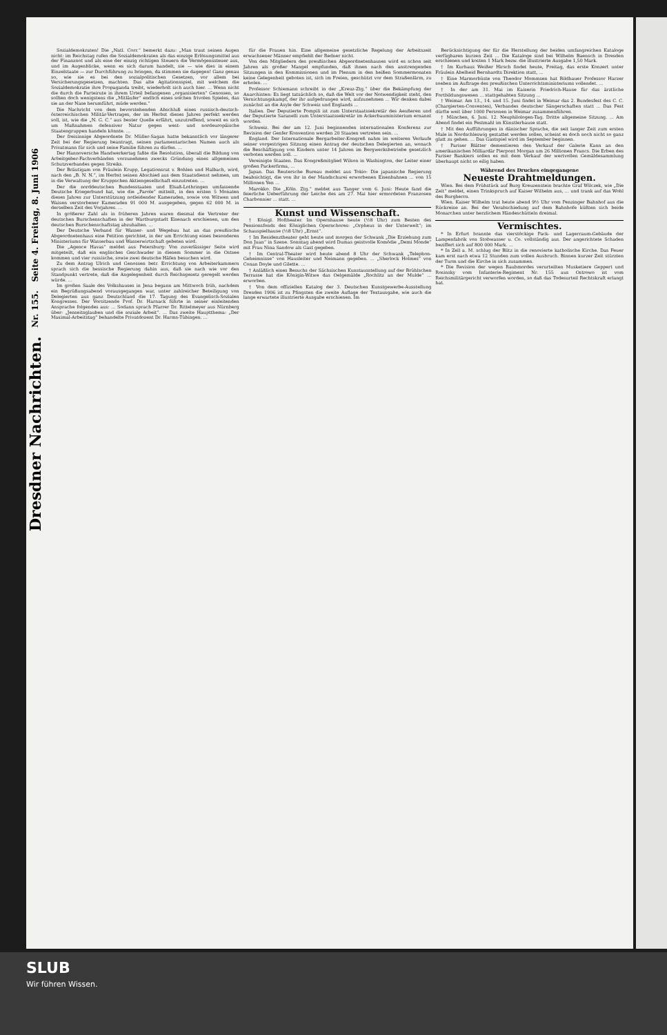Dresdner Nachrichten. Nr. 155. Seite 4. Freitag, 8. Juni 1906
Sozialdemokraten! Die „Natl. Corr.“ bemerkt dazu: „Man traut seinen Augen nicht: im Reichstag rufen die Sozialdemokraten als das einzige Erlösungsmittel aus der Finanznot und als eine der einzig richtigen Steuern die Vermögenssteuer aus, und im Augenblicke, wenn es sich darum handelt, sie — wie dies in einem Einzelstaate — zur Durchführung zu bringen, da stimmen sie dagegen! Ganz genau so, wie sie es bei den sozialpolitischen Gesetzen, vor allem bei Versicherungsgesetzen, machten. Das alte Agitationsspiel, mit welchem die Sozialdemokratie ihre Propaganda treibt, wiederholt sich auch hier. ... Wenn nicht die durch die Parteirute in ihrem Urteil befangenen „organisierten“ Genossen, so sollten doch wenigstens die „Mitläufer“ endlich eines solchen frivolen Spieles, das sie an der Nase herumführt, müde werden.“
Die Nachricht von dem bevorstehenden Abschluß eines russisch-deutsch-österreichischen Militär-Vertrages, der im Herbst dieses Jahres perfekt werden soll, ist, wie die „N. G. C.“ aus bester Quelle erfährt, unzutreffend, soweit es sich um Maßnahmen defensiver Natur gegen west- und nordeuropäische Staatengruppen handeln könnte. ...
Der freisinnige Abgeordnete Dr. Müller-Sagan hatte bekanntlich vor längerer Zeit bei der Regierung beantragt, seinen parlamentarischen Namen auch als Privatmann für sich und seine Familie führen zu dürfen. ...
Der Hannoversche Handwerkertag faßte die Resolution, überall die Bildung von Arbeitgeber-Fachverbänden vorzunehmen zwecks Gründung eines allgemeinen Schutzverbandes gegen Streiks.
Der Bräutigam von Fräulein Krupp, Legationsrat v. Bohlen und Halbach, wird, nach den „B. N. N.“, im Herbst seinen Abschied aus dem Staatsdienst nehmen, um in die Verwaltung der Kruppschen Aktiengesellschaft einzutreten. ...
Der die norddeutschen Bundesstaaten und Elsaß-Lothringen umfassende Deutsche Kriegerbund hat, wie die „Parole“ mitteilt, in den ersten 5 Monaten dieses Jahres zur Unterstützung notleidender Kameraden, sowie von Witwen und Waisen verstorbener Kameraden 91 000 M. ausgegeben, gegen 62 000 M. in derselben Zeit des Vorjahres. ...
In größerer Zahl als in früheren Jahren waren diesmal die Vertreter der deutschen Burschenschaften in der Wartburgstadt Eisenach erschienen, um den deutschen Burschenschaftstag abzuhalten. ...
Der Deutsche Verband für Wasser- und Wegebau hat an das preußische Abgeordnetenhaus eine Petition gerichtet, in der um Errichtung eines besonderen Ministeriums für Wasserbau und Wasserwirtschaft gebeten wird.
Die „Agence Havas“ meldet aus Petersburg: Von zuverlässiger Seite wird mitgeteilt, daß ein englisches Geschwader in diesem Sommer in die Ostsee kommen und vier russische, sowie zwei deutsche Häfen besuchen wird.
Zu dem Antrag Ulrich und Genossen betr. Errichtung von Arbeiterkammern sprach sich die hessische Regierung dahin aus, daß sie nach wie vor den Standpunkt vertrete, daß die Angelegenheit durch Reichsgesetz geregelt werden würde. ...
Im großen Saale des Volkshauses in Jena begann am Mittwoch früh, nachdem ein Begrüßungsabend vorausgegangen war, unter zahlreicher Beteiligung von Delegierten aus ganz Deutschland die 17. Tagung des Evangelisch-Sozialen Kongresses. Der Vorsitzende Prof. Dr. Harnack führte in seiner einleitenden Ansprache folgendes aus: ... Sodann sprach Pfarrer Dr. Rittelmeyer aus Nürnberg über: „Jenseitsglauben und die soziale Arbeit“. ... Das zweite Hauptthema: „Der Maximal-Arbeitstag“ behandelte Privatdozent Dr. Harms-Tübingen. ...
für die Frauen hin. Eine allgemeine gesetzliche Regelung der Arbeitszeit erwachsener Männer empfiehlt der Redner nicht.
Von den Mitgliedern des preußischen Abgeordnetenhauses wird es schon seit Jahren als großer Mangel empfunden, daß ihnen nach den anstrengenden Sitzungen in den Kommissionen und im Plenum in den heißen Sommermonaten keine Gelegenheit geboten ist, sich im Freien, geschützt vor dem Straßenlärm, zu erholen. ...
Professor Schiemann schreibt in der „Kreuz-Ztg.“ über die Bekämpfung der Anarchisten: Es liegt tatsächlich so, daß die Welt vor der Notwendigkeit steht, den Vernichtungskampf, der ihr aufgedrungen wird, aufzunehmen ... Wir denken dabei zunächst an die Asyle der Schweiz und Englands ...
Italien. Der Deputierte Pompili ist zum Unterstaatssekretär des Aeußeren und der Deputierte Saranelli zum Unterstaatssekretär im Ackerbauministerium ernannt worden.
Schweiz. Bei der am 12. Juni beginnenden internationalen Konferenz zur Revision der Genfer Konvention werden 20 Staaten vertreten sein. ...
England. Der Internationale Bergarbeiter-Kongreß nahm im weiteren Verlaufe seiner vorgestrigen Sitzung einen Antrag der deutschen Delegierten an, wonach die Beschäftigung von Kindern unter 14 Jahren im Bergwerksbetriebe gesetzlich verboten werden soll. ...
Vereinigte Staaten. Das Kongreßmitglied Wilson in Washington, der Leiter einer großen Packerfirma, ...
Japan. Das Reutersche Bureau meldet aus Tokio: Die japanische Regierung beabsichtigt, die von ihr in der Mandschurei erworbenen Eisenbahnen ... von 15 Millionen Yen ...
Marokko. Die „Köln. Ztg.“ meldet aus Tanger vom 6. Juni: Heute fand die feierliche Ueberführung der Leiche des am 27. Mai hier ermordeten Franzosen Charbonnier ... statt. ...
Kunst und Wissenschaft.
† Königl. Hoftheater. Im Opernhause heute (½8 Uhr) zum Besten des Pensionsfonds des Königlichen Opernchores: „Orpheus in der Unterwelt“; im Schauspielhause (½8 Uhr) „Ernst“.
† Im Residenztheater geht heute und morgen der Schwank „Die Erziehung zum Don Juan“ in Szene. Sonntag abend wird Dumas geistvolle Komödie „Demi Monde“ mit Frau Nina Sandow als Gast gegeben.
† Im Central-Theater wird heute abend 8 Uhr der Schwank „Telephon-Geheimnisse“ von Hausleiter und Neimann gegeben. ... „Sherlock Holmes“ von Conan Doyle und Gilette. ...
† Anläßlich eines Besuchs der Sächsischen Kunstausstellung auf der Brühlschen Terrasse hat die Königin-Witwe das Oelgemälde „Rochlitz an der Mulde“ ... erworben.
† Von dem offiziellen Katalog der 3. Deutschen Kunstgewerbe-Ausstellung Dresden 1906 ist zu Pfingsten die zweite Auflage der Textausgabe, wie auch die lange erwartete illustrierte Ausgabe erschienen. Im
Berücksichtigung der für die Herstellung der beiden umfangreichen Kataloge verfügbaren kurzen Zeit ... Die Kataloge sind bei Wilhelm Baensch in Dresden erschienen und kosten 1 Mark bezw. die illustrierte Ausgabe 1,50 Mark.
† Im Kurhaus Weißer Hirsch findet heute, Freitag, das erste Konzert unter Fräulein Abelheid Bernhardts Direktion statt, ...
† Eine Marmorbüste von Theodor Mommsen hat Bildhauer Professor Harzer soeben im Auftrage des preußischen Unterrichtsministeriums vollendet. ...
† In der am 31. Mai im Kaiserin Friedrich-Hause für das ärztliche Fortbildungswesen ... stattgehabten Sitzung ...
† Weimar. Am 13., 14. und 15. Juni findet in Weimar das 2. Bundesfest des C. C. (Chargierten-Conventes), Verbandes deutscher Sängerschaften statt ... Das Fest dürfte weit über 1000 Personen in Weimar zusammenführen.
† München, 6. Juni. 12. Neuphilologen-Tag. Dritte allgemeine Sitzung. ... Am Abend findet ein Festmahl im Künstlerhause statt.
† Mit den Aufführungen in dänischer Sprache, die seit langer Zeit zum ersten Male in Nordschleswig gestattet werden sollen, scheint es doch noch nicht so ganz glatt zu gehen. ... Das Gastspiel wird im September beginnen.
† Pariser Blätter dementieren den Verkauf der Galerie Kann an den amerikanischen Milliardär Pierpont Morgan um 26 Millionen Francs. Die Erben des Pariser Bankiers sollen es mit dem Verkauf der wertvollen Gemäldesammlung überhaupt nicht so eilig haben.
Während des Druckes eingegangene
Neueste Drahtmeldungen.
Wien. Bei dem Frühstück auf Burg Kreuzenstein brachte Graf Wilczek, wie „Die Zeit“ meldet, einen Trinkspruch auf Kaiser Wilhelm aus, ... und trank auf das Wohl des Burgherrn.
Wien. Kaiser Wilhelm trat heute abend 9½ Uhr vom Penzinger Bahnhof aus die Rückreise an. Bei der Verabschiedung auf dem Bahnhofe küßten sich beide Monarchen unter herzlichem Händeschütteln dreimal.
Vermischtes.
* In Erfurt brannte das vierstöckige Pack- und Lagerraum-Gebäude der Lampenfabrik von Stobwasser u. Co. vollständig aus. Der angerichtete Schaden beziffert sich auf 800 000 Mark. ...
* In Zell a. M. schlug der Blitz in die renovierte katholische Kirche. Das Feuer kam erst nach etwa 12 Stunden zum vollen Ausbruch. Binnen kurzer Zeit stürzten der Turm und die Kirche in sich zusammen.
* Die Revision der wegen Raubmordes verurteilten Musketiere Geppert und Rosinsky vom Infanterie-Regiment Nr. 155 aus Ostrowo ist vom Reichsmilitärgericht verworfen worden, so daß das Todesurteil Rechtskraft erlangt hat.
SLUB
Wir führen Wissen.